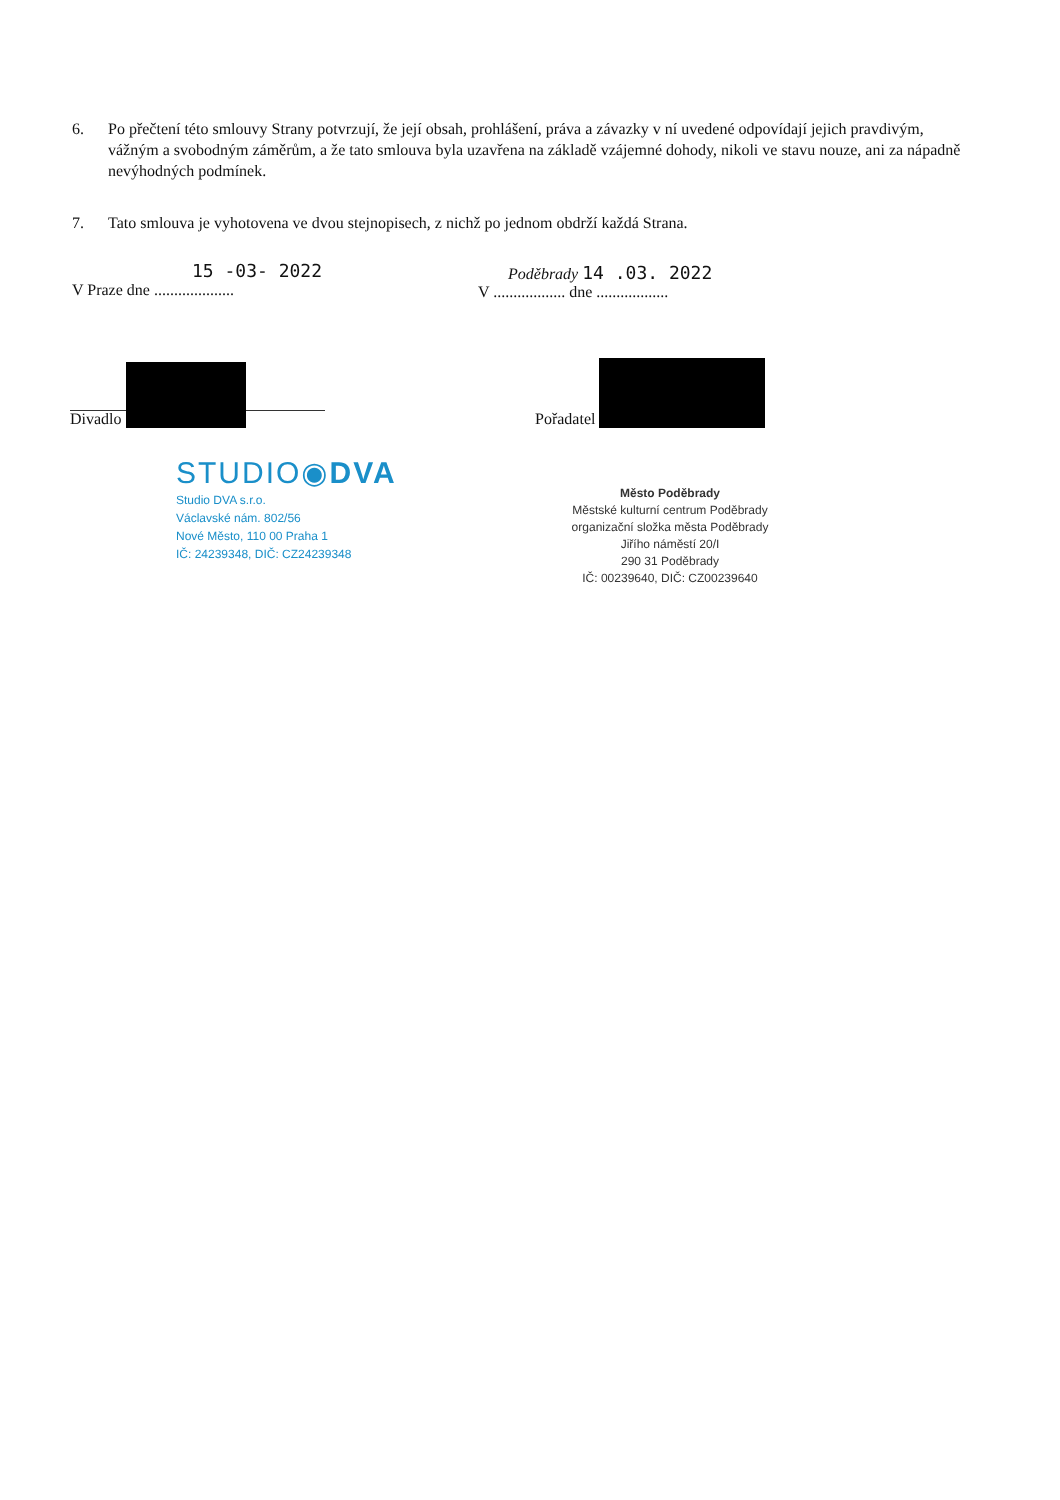6. Po přečtení této smlouvy Strany potvrzují, že její obsah, prohlášení, práva a závazky v ní uvedené odpovídají jejich pravdivým, vážným a svobodným záměrům, a že tato smlouva byla uzavřena na základě vzájemné dohody, nikoli ve stavu nouze, ani za nápadně nevýhodných podmínek.
7. Tato smlouva je vyhotovena ve dvou stejnopisech, z nichž po jednom obdrží každá Strana.
15 -03- 2022
V Praze dne ....................
Poděbrady 14 .03. 2022
V .................. dne ..................
Divadlo Pořadatel
STUDIO◉DVA
Studio DVA s.r.o.
Václavské nám. 802/56
Nové Město, 110 00 Praha 1
IČ: 24239348, DIČ: CZ24239348
Město Poděbrady
Městské kulturní centrum Poděbrady
organizační složka města Poděbrady
Jiřího náměstí 20/I
290 31 Poděbrady
IČ: 00239640, DIČ: CZ00239640